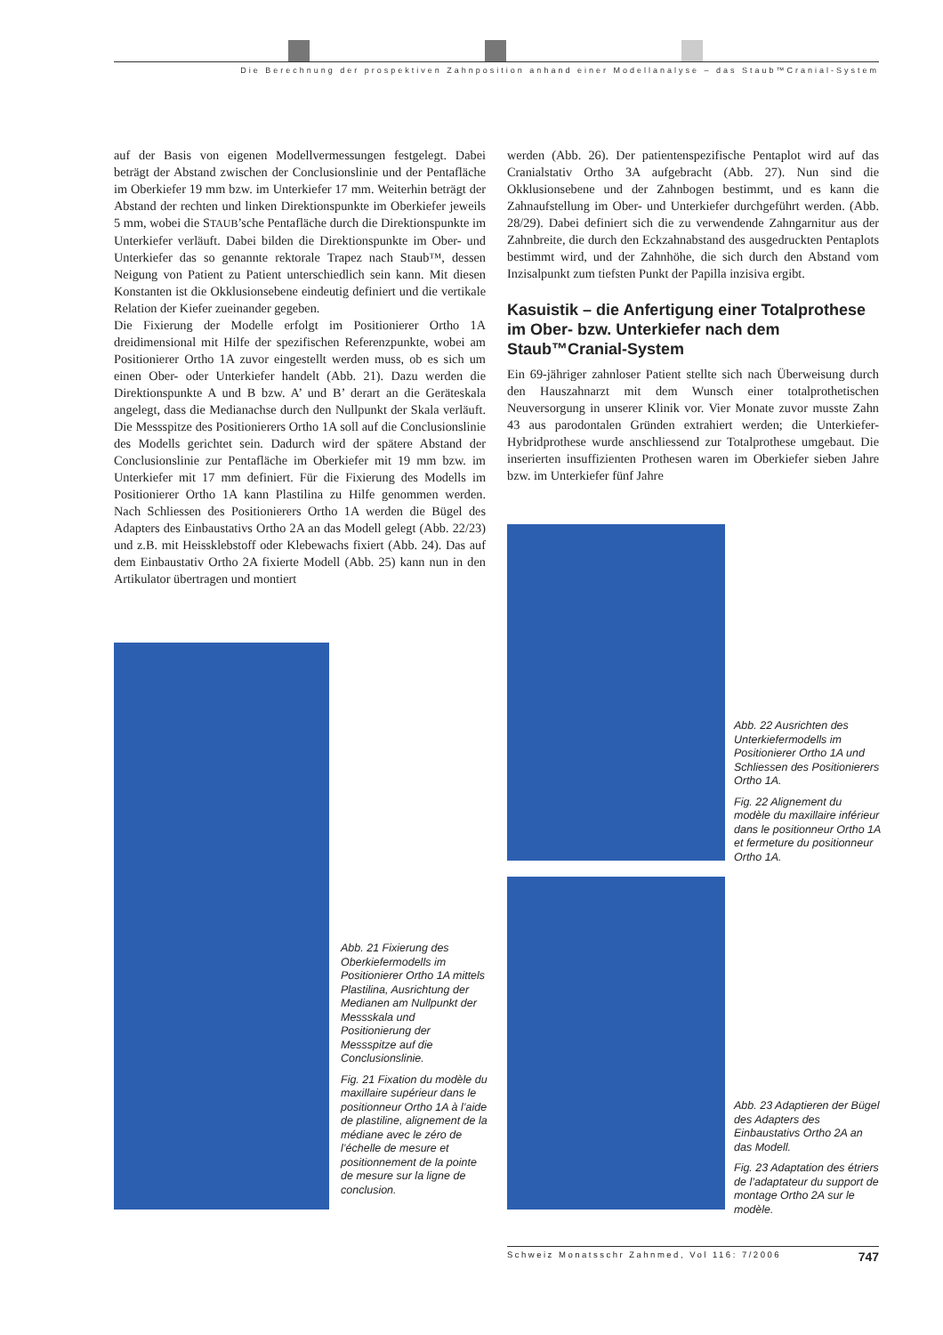Die Berechnung der prospektiven Zahnposition anhand einer Modellanalyse – das Staub™Cranial-System
auf der Basis von eigenen Modellvermessungen festgelegt. Dabei beträgt der Abstand zwischen der Conclusionslinie und der Pentafläche im Oberkiefer 19 mm bzw. im Unterkiefer 17 mm. Weiterhin beträgt der Abstand der rechten und linken Direktionspunkte im Oberkiefer jeweils 5 mm, wobei die STAUB’sche Pentafläche durch die Direktionspunkte im Unterkiefer verläuft. Dabei bilden die Direktionspunkte im Ober- und Unterkiefer das so genannte rektorale Trapez nach Staub™, dessen Neigung von Patient zu Patient unterschiedlich sein kann. Mit diesen Konstanten ist die Okklusionsebene eindeutig definiert und die vertikale Relation der Kiefer zueinander gegeben.
Die Fixierung der Modelle erfolgt im Positionierer Ortho 1A dreidimensional mit Hilfe der spezifischen Referenzpunkte, wobei am Positionierer Ortho 1A zuvor eingestellt werden muss, ob es sich um einen Ober- oder Unterkiefer handelt (Abb. 21). Dazu werden die Direktionspunkte A und B bzw. A’ und B’ derart an die Geräteskala angelegt, dass die Medianachse durch den Nullpunkt der Skala verläuft. Die Messspitze des Positionierers Ortho 1A soll auf die Conclusionslinie des Modells gerichtet sein. Dadurch wird der spätere Abstand der Conclusionslinie zur Pentafläche im Oberkiefer mit 19 mm bzw. im Unterkiefer mit 17 mm definiert. Für die Fixierung des Modells im Positionierer Ortho 1A kann Plastilina zu Hilfe genommen werden. Nach Schliessen des Positionierers Ortho 1A werden die Bügel des Adapters des Einbaustativs Ortho 2A an das Modell gelegt (Abb. 22/23) und z.B. mit Heissklebstoff oder Klebewachs fixiert (Abb. 24). Das auf dem Einbaustativ Ortho 2A fixierte Modell (Abb. 25) kann nun in den Artikulator übertragen und montiert
werden (Abb. 26). Der patientenspezifische Pentaplot wird auf das Cranialstativ Ortho 3A aufgebracht (Abb. 27). Nun sind die Okklusionsebene und der Zahnbogen bestimmt, und es kann die Zahnaufstellung im Ober- und Unterkiefer durchgeführt werden. (Abb. 28/29). Dabei definiert sich die zu verwendende Zahngarnitur aus der Zahnbreite, die durch den Eckzahnabstand des ausgedruckten Pentaplots bestimmt wird, und der Zahnhöhe, die sich durch den Abstand vom Inzisalpunkt zum tiefsten Punkt der Papilla inzisiva ergibt.
Kasuistik – die Anfertigung einer Totalprothese im Ober- bzw. Unterkiefer nach dem Staub™Cranial-System
Ein 69-jähriger zahnloser Patient stellte sich nach Überweisung durch den Hauszahnarzt mit dem Wunsch einer totalprothetischen Neuversorgung in unserer Klinik vor. Vier Monate zuvor musste Zahn 43 aus parodontalen Gründen extrahiert werden; die Unterkiefer-Hybridprothese wurde anschliessend zur Totalprothese umgebaut. Die inserierten insuffizienten Prothesen waren im Oberkiefer sieben Jahre bzw. im Unterkiefer fünf Jahre
Abb. 21 Fixierung des Oberkiefermodells im Positionierer Ortho 1A mittels Plastilina, Ausrichtung der Medianen am Nullpunkt der Messskala und Positionierung der Messspitze auf die Conclusionslinie.
Fig. 21 Fixation du modèle du maxillaire supérieur dans le positionneur Ortho 1A à l’aide de plastiline, alignement de la médiane avec le zéro de l’échelle de mesure et positionnement de la pointe de mesure sur la ligne de conclusion.
Abb. 22 Ausrichten des Unterkiefermodells im Positionierer Ortho 1A und Schliessen des Positionierers Ortho 1A.
Fig. 22 Alignement du modèle du maxillaire inférieur dans le positionneur Ortho 1A et fermeture du positionneur Ortho 1A.
Abb. 23 Adaptieren der Bügel des Adapters des Einbaustativs Ortho 2A an das Modell.
Fig. 23 Adaptation des étriers de l’adaptateur du support de montage Ortho 2A sur le modèle.
Schweiz Monatsschr Zahnmed, Vol 116: 7/2006 747